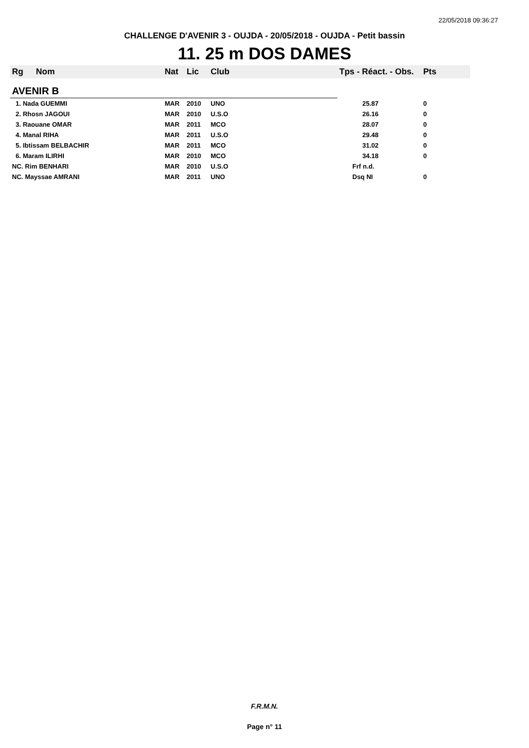22/05/2018 09:36:27
CHALLENGE D'AVENIR 3 - OUJDA - 20/05/2018 - OUJDA - Petit bassin
11. 25 m DOS DAMES
| Rg | Nom | Nat | Lic | Club | Tps - Réact. - Obs. | Pts |
| --- | --- | --- | --- | --- | --- | --- |
| AVENIR B | | | | | | |
| 1. Nada GUEMMI | | MAR | 2010 | UNO | 25.87 | 0 |
| 2. Rhosn JAGOUI | | MAR | 2010 | U.S.O | 26.16 | 0 |
| 3. Raouane OMAR | | MAR | 2011 | MCO | 28.07 | 0 |
| 4. Manal RIHA | | MAR | 2011 | U.S.O | 29.48 | 0 |
| 5. Ibtissam BELBACHIR | | MAR | 2011 | MCO | 31.02 | 0 |
| 6. Maram ILIRHI | | MAR | 2010 | MCO | 34.18 | 0 |
| NC. Rim BENHARI | | MAR | 2010 | U.S.O | Frf n.d. | |
| NC. Mayssae AMRANI | | MAR | 2011 | UNO | Dsq NI | 0 |
F.R.M.N.
Page n° 11